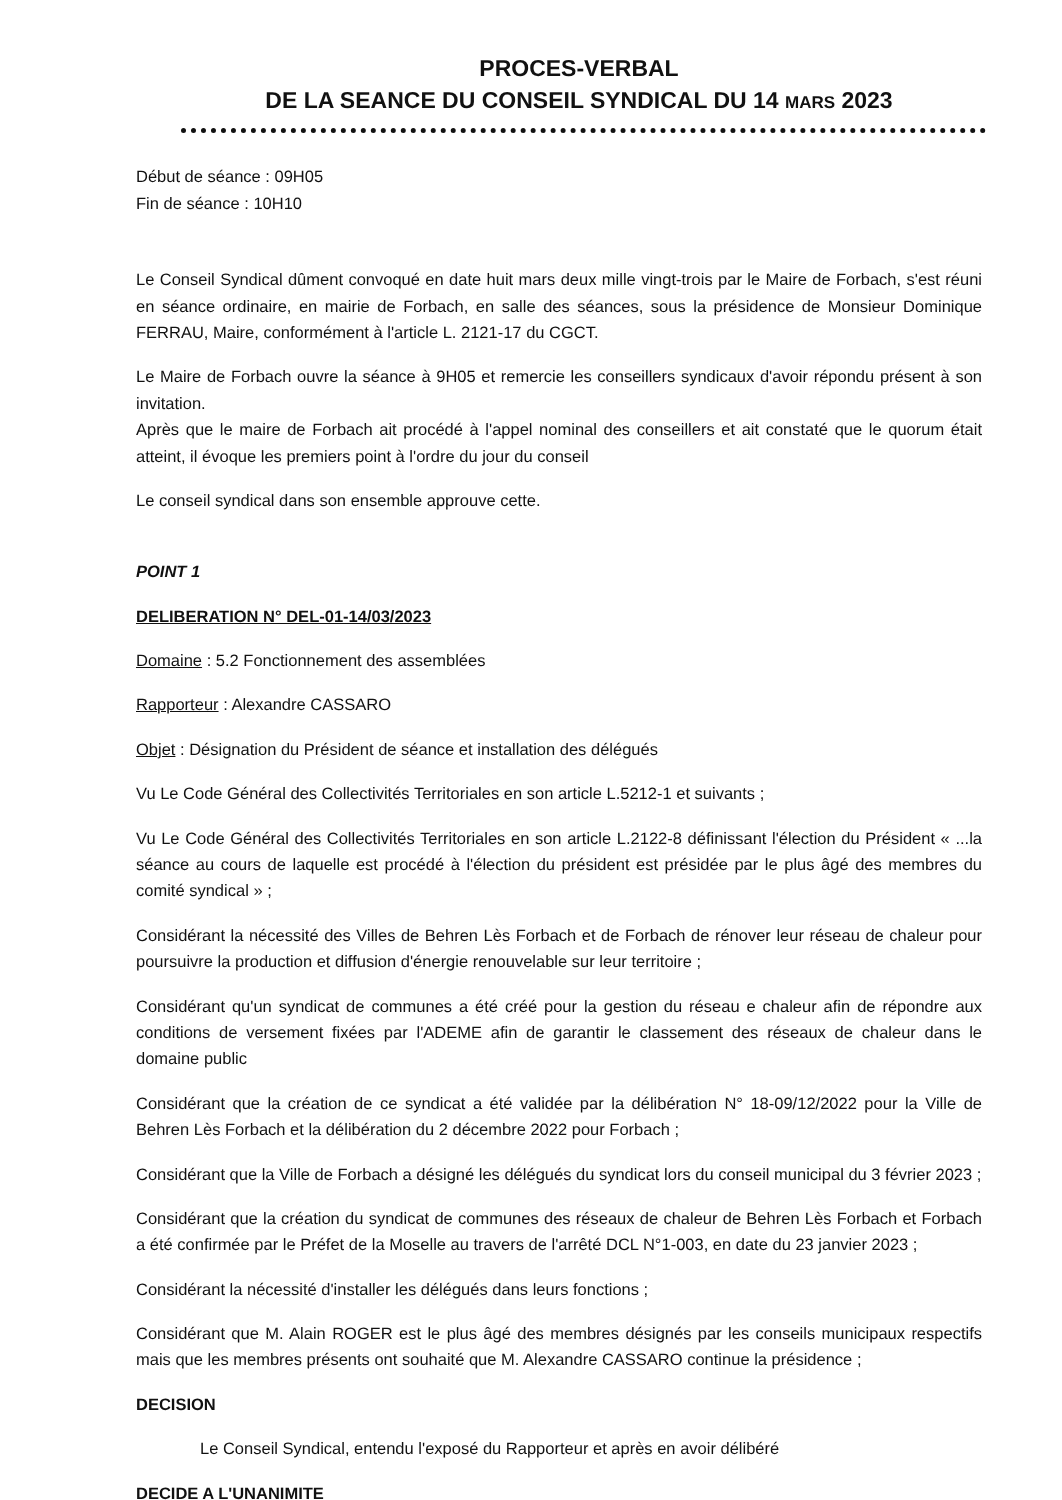PROCES-VERBAL
DE LA SEANCE DU CONSEIL SYNDICAL DU 14 MARS 2023
Début de séance : 09H05
Fin de séance : 10H10
Le Conseil Syndical dûment convoqué en date huit mars deux mille vingt-trois par le Maire de Forbach, s'est réuni en séance ordinaire, en mairie de Forbach, en salle des séances, sous la présidence de Monsieur Dominique FERRAU, Maire, conformément à l'article L. 2121-17 du CGCT.
Le Maire de Forbach ouvre la séance à 9H05 et remercie les conseillers syndicaux d'avoir répondu présent à son invitation.
Après que le maire de Forbach ait procédé à l'appel nominal des conseillers et ait constaté que le quorum était atteint, il évoque les premiers point à l'ordre du jour du conseil
Le conseil syndical dans son ensemble approuve cette.
POINT 1
DELIBERATION N° DEL-01-14/03/2023
Domaine : 5.2 Fonctionnement des assemblées
Rapporteur : Alexandre CASSARO
Objet : Désignation du Président de séance et installation des délégués
Vu Le Code Général des Collectivités Territoriales en son article L.5212-1 et suivants ;
Vu Le Code Général des Collectivités Territoriales en son article L.2122-8 définissant l'élection du Président « ...la séance au cours de laquelle est procédé à l'élection du président est présidée par le plus âgé des membres du comité syndical » ;
Considérant la nécessité des Villes de Behren Lès Forbach et de Forbach de rénover leur réseau de chaleur pour poursuivre la production et diffusion d'énergie renouvelable sur leur territoire ;
Considérant qu'un syndicat de communes a été créé pour la gestion du réseau e chaleur afin de répondre aux conditions de versement fixées par l'ADEME afin de garantir le classement des réseaux de chaleur dans le domaine public
Considérant que la création de ce syndicat a été validée par la délibération N° 18-09/12/2022 pour la Ville de Behren Lès Forbach et la délibération du 2 décembre 2022 pour Forbach ;
Considérant que la Ville de Forbach a désigné les délégués du syndicat lors du conseil municipal du 3 février 2023 ;
Considérant que la création du syndicat de communes des réseaux de chaleur de Behren Lès Forbach et Forbach a été confirmée par le Préfet de la Moselle au travers de l'arrêté DCL N°1-003, en date du 23 janvier 2023 ;
Considérant la nécessité d'installer les délégués dans leurs fonctions ;
Considérant que M. Alain ROGER est le plus âgé des membres désignés par les conseils municipaux respectifs mais que les membres présents ont souhaité que M. Alexandre CASSARO continue la présidence ;
DECISION
Le Conseil Syndical, entendu l'exposé du Rapporteur et après en avoir délibéré
DECIDE A L'UNANIMITE